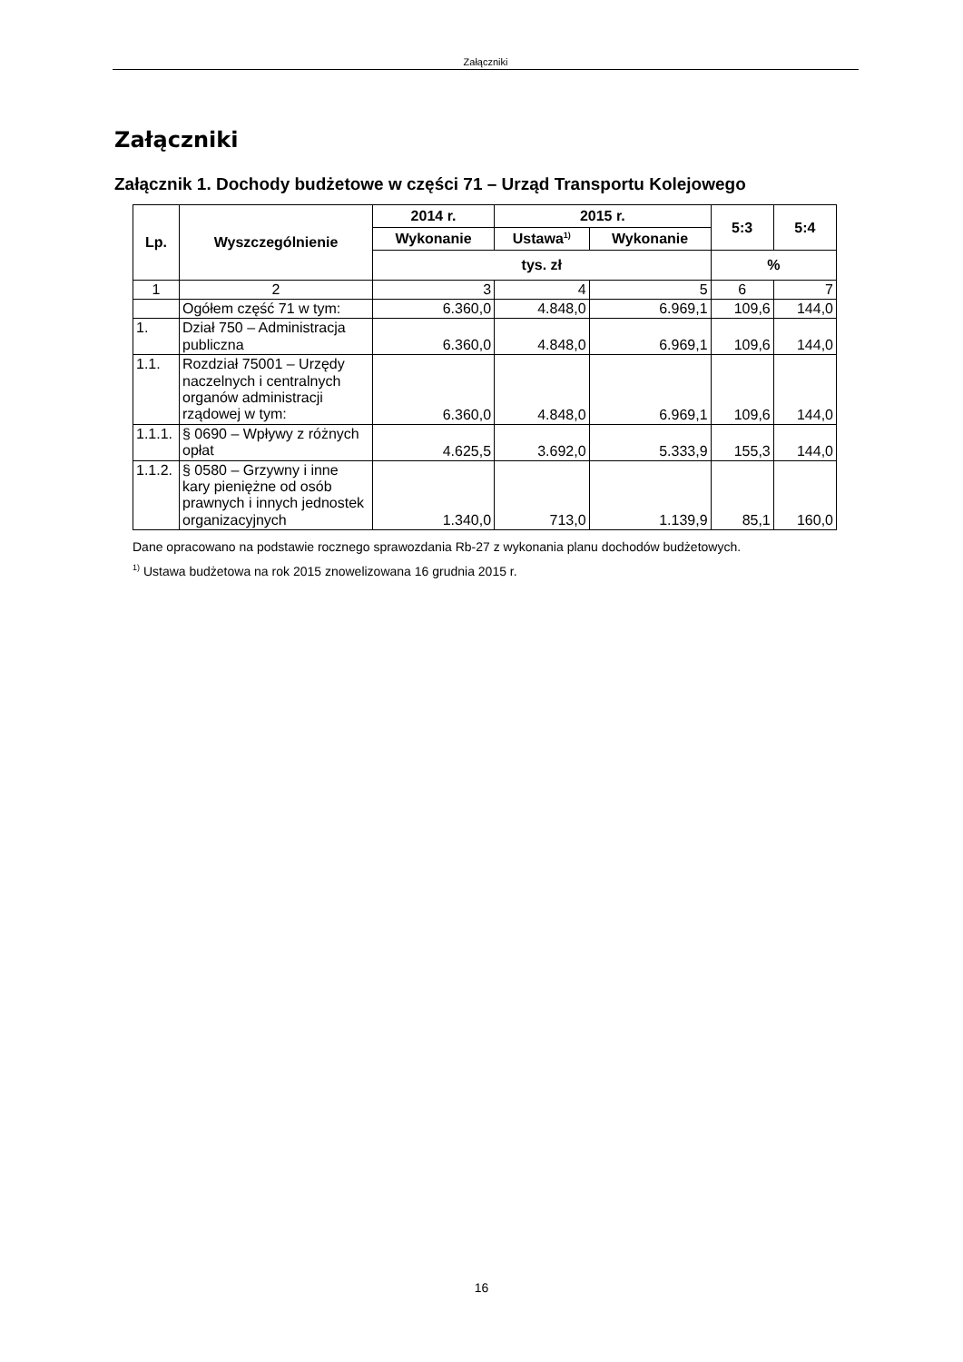Załączniki
Załączniki
Załącznik 1. Dochody budżetowe w części 71 – Urząd Transportu Kolejowego
| Lp. | Wyszczególnienie | 2014 r. | 2015 r. | | 5:3 | 5:4 |
| --- | --- | --- | --- | --- | --- | --- |
| | | Wykonanie | Ustawa<sup>1)</sup> | Wykonanie | | |
| | | tys. zł | | | % | |
| 1 | 2 | 3 | 4 | 5 | 6 | 7 |
| | Ogółem część 71 w tym: | 6.360,0 | 4.848,0 | 6.969,1 | 109,6 | 144,0 |
| 1. | Dział 750 – Administracja publiczna | 6.360,0 | 4.848,0 | 6.969,1 | 109,6 | 144,0 |
| 1.1. | Rozdział 75001 – Urzędy naczelnych i centralnych organów administracji rządowej w tym: | 6.360,0 | 4.848,0 | 6.969,1 | 109,6 | 144,0 |
| 1.1.1. | § 0690 – Wpływy z różnych opłat | 4.625,5 | 3.692,0 | 5.333,9 | 155,3 | 144,0 |
| 1.1.2. | § 0580 – Grzywny i inne kary pieniężne od osób prawnych i innych jednostek organizacyjnych | 1.340,0 | 713,0 | 1.139,9 | 85,1 | 160,0 |
Dane opracowano na podstawie rocznego sprawozdania Rb-27 z wykonania planu dochodów budżetowych.
<sup>1)</sup> Ustawa budżetowa na rok 2015 znowelizowana 16 grudnia 2015 r.
16